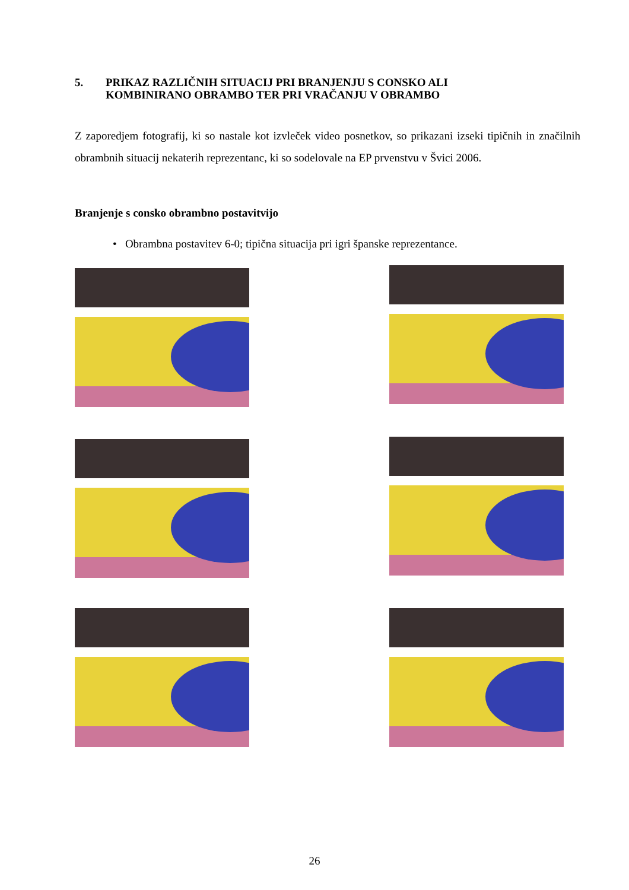5. PRIKAZ RAZLIČNIH SITUACIJ PRI BRANJENJU S CONSKO ALI
KOMBINIRANO OBRAMBO TER PRI VRAČANJU V OBRAMBO
Z zaporedjem fotografij, ki so nastale kot izvleček video posnetkov, so prikazani izseki tipičnih in značilnih obrambnih situacij nekaterih reprezentanc, ki so sodelovale na EP prvenstvu v Švici 2006.
Branjenje s consko obrambno postavitvijo
• Obrambna postavitev 6-0; tipična situacija pri igri španske reprezentance.
26